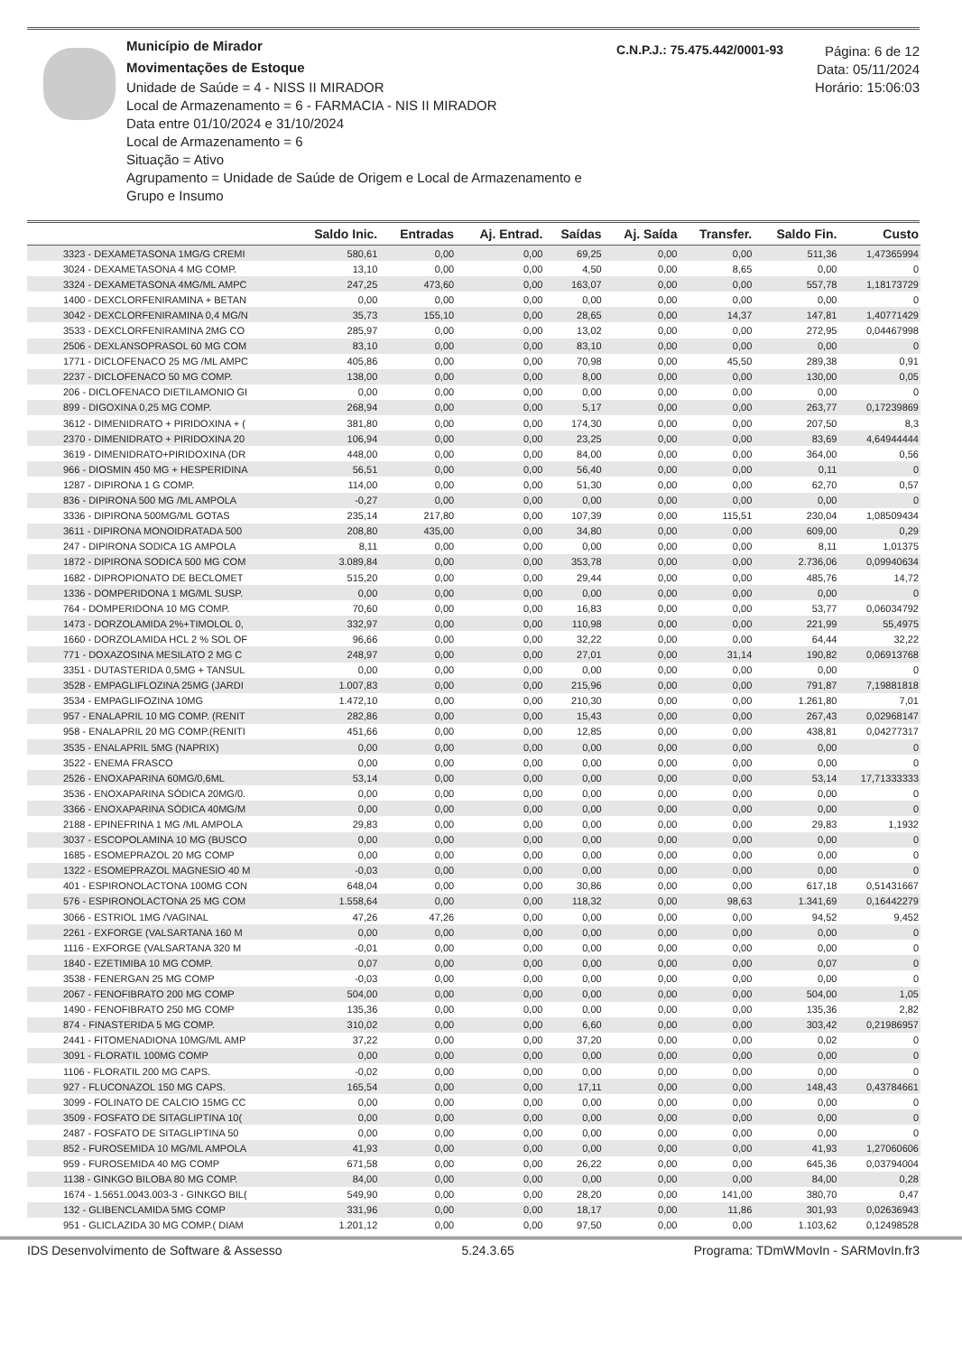Município de Mirador
Movimentações de Estoque
Unidade de Saúde = 4 - NISS II MIRADOR
Local de Armazenamento = 6 - FARMACIA - NIS II MIRADOR
Data entre 01/10/2024 e 31/10/2024
Local de Armazenamento = 6
Situação = Ativo
Agrupamento = Unidade de Saúde de Origem e Local de Armazenamento e Grupo e Insumo
C.N.P.J.: 75.475.442/0001-93
Página: 6 de 12
Data: 05/11/2024
Horário: 15:06:03
| | Saldo Inic. | Entradas | Aj. Entrad. | Saídas | Aj. Saída | Transfer. | Saldo Fin. | Custo |
| --- | --- | --- | --- | --- | --- | --- | --- | --- |
| 3323 - DEXAMETASONA 1MG/G CREMI | 580,61 | 0,00 | 0,00 | 69,25 | 0,00 | 0,00 | 511,36 | 1,47365994 |
| 3024 - DEXAMETASONA 4 MG COMP. | 13,10 | 0,00 | 0,00 | 4,50 | 0,00 | 8,65 | 0,00 | 0 |
| 3324 - DEXAMETASONA 4MG/ML AMPC | 247,25 | 473,60 | 0,00 | 163,07 | 0,00 | 0,00 | 557,78 | 1,18173729 |
| 1400 - DEXCLORFENIRAMINA + BETAN | 0,00 | 0,00 | 0,00 | 0,00 | 0,00 | 0,00 | 0,00 | 0 |
| 3042 - DEXCLORFENIRAMINA 0,4 MG/N | 35,73 | 155,10 | 0,00 | 28,65 | 0,00 | 14,37 | 147,81 | 1,40771429 |
| 3533 - DEXCLORFENIRAMINA 2MG CO | 285,97 | 0,00 | 0,00 | 13,02 | 0,00 | 0,00 | 272,95 | 0,04467998 |
| 2506 - DEXLANSOPRASOL 60 MG COM | 83,10 | 0,00 | 0,00 | 83,10 | 0,00 | 0,00 | 0,00 | 0 |
| 1771 - DICLOFENACO 25 MG /ML AMPC | 405,86 | 0,00 | 0,00 | 70,98 | 0,00 | 45,50 | 289,38 | 0,91 |
| 2237 - DICLOFENACO 50 MG COMP. | 138,00 | 0,00 | 0,00 | 8,00 | 0,00 | 0,00 | 130,00 | 0,05 |
| 206 - DICLOFENACO DIETILAMONIO GI | 0,00 | 0,00 | 0,00 | 0,00 | 0,00 | 0,00 | 0,00 | 0 |
| 899 - DIGOXINA 0,25 MG COMP. | 268,94 | 0,00 | 0,00 | 5,17 | 0,00 | 0,00 | 263,77 | 0,17239869 |
| 3612 - DIMENIDRATO + PIRIDOXINA + ( | 381,80 | 0,00 | 0,00 | 174,30 | 0,00 | 0,00 | 207,50 | 8,3 |
| 2370 - DIMENIDRATO + PIRIDOXINA 20 | 106,94 | 0,00 | 0,00 | 23,25 | 0,00 | 0,00 | 83,69 | 4,64944444 |
| 3619 - DIMENIDRATO+PIRIDOXINA (DR | 448,00 | 0,00 | 0,00 | 84,00 | 0,00 | 0,00 | 364,00 | 0,56 |
| 966 - DIOSMIN 450 MG + HESPERIDINA | 56,51 | 0,00 | 0,00 | 56,40 | 0,00 | 0,00 | 0,11 | 0 |
| 1287 - DIPIRONA 1 G COMP. | 114,00 | 0,00 | 0,00 | 51,30 | 0,00 | 0,00 | 62,70 | 0,57 |
| 836 - DIPIRONA 500 MG /ML AMPOLA | -0,27 | 0,00 | 0,00 | 0,00 | 0,00 | 0,00 | 0,00 | 0 |
| 3336 - DIPIRONA 500MG/ML GOTAS | 235,14 | 217,80 | 0,00 | 107,39 | 0,00 | 115,51 | 230,04 | 1,08509434 |
| 3611 - DIPIRONA MONOIDRATADA 500 | 208,80 | 435,00 | 0,00 | 34,80 | 0,00 | 0,00 | 609,00 | 0,29 |
| 247 - DIPIRONA SODICA 1G AMPOLA | 8,11 | 0,00 | 0,00 | 0,00 | 0,00 | 0,00 | 8,11 | 1,01375 |
| 1872 - DIPIRONA SODICA 500 MG COM | 3.089,84 | 0,00 | 0,00 | 353,78 | 0,00 | 0,00 | 2.736,06 | 0,09940634 |
| 1682 - DIPROPIONATO DE BECLOMET | 515,20 | 0,00 | 0,00 | 29,44 | 0,00 | 0,00 | 485,76 | 14,72 |
| 1336 - DOMPERIDONA 1 MG/ML SUSP. | 0,00 | 0,00 | 0,00 | 0,00 | 0,00 | 0,00 | 0,00 | 0 |
| 764 - DOMPERIDONA 10 MG COMP. | 70,60 | 0,00 | 0,00 | 16,83 | 0,00 | 0,00 | 53,77 | 0,06034792 |
| 1473 - DORZOLAMIDA 2%+TIMOLOL 0, | 332,97 | 0,00 | 0,00 | 110,98 | 0,00 | 0,00 | 221,99 | 55,4975 |
| 1660 - DORZOLAMIDA HCL 2 % SOL OF | 96,66 | 0,00 | 0,00 | 32,22 | 0,00 | 0,00 | 64,44 | 32,22 |
| 771 - DOXAZOSINA MESILATO 2 MG C | 248,97 | 0,00 | 0,00 | 27,01 | 0,00 | 31,14 | 190,82 | 0,06913768 |
| 3351 - DUTASTERIDA 0,5MG + TANSUL | 0,00 | 0,00 | 0,00 | 0,00 | 0,00 | 0,00 | 0,00 | 0 |
| 3528 - EMPAGLIFLOZINA 25MG (JARDI | 1.007,83 | 0,00 | 0,00 | 215,96 | 0,00 | 0,00 | 791,87 | 7,19881818 |
| 3534 - EMPAGLIFOZINA 10MG | 1.472,10 | 0,00 | 0,00 | 210,30 | 0,00 | 0,00 | 1.261,80 | 7,01 |
| 957 - ENALAPRIL 10 MG COMP. (RENIT | 282,86 | 0,00 | 0,00 | 15,43 | 0,00 | 0,00 | 267,43 | 0,02968147 |
| 958 - ENALAPRIL 20 MG COMP.(RENITI | 451,66 | 0,00 | 0,00 | 12,85 | 0,00 | 0,00 | 438,81 | 0,04277317 |
| 3535 - ENALAPRIL 5MG (NAPRIX) | 0,00 | 0,00 | 0,00 | 0,00 | 0,00 | 0,00 | 0,00 | 0 |
| 3522 - ENEMA FRASCO | 0,00 | 0,00 | 0,00 | 0,00 | 0,00 | 0,00 | 0,00 | 0 |
| 2526 - ENOXAPARINA 60MG/0,6ML | 53,14 | 0,00 | 0,00 | 0,00 | 0,00 | 0,00 | 53,14 | 17,71333333 |
| 3536 - ENOXAPARINA SÓDICA 20MG/0. | 0,00 | 0,00 | 0,00 | 0,00 | 0,00 | 0,00 | 0,00 | 0 |
| 3366 - ENOXAPARINA SÓDICA 40MG/M | 0,00 | 0,00 | 0,00 | 0,00 | 0,00 | 0,00 | 0,00 | 0 |
| 2188 - EPINEFRINA 1 MG /ML AMPOLA | 29,83 | 0,00 | 0,00 | 0,00 | 0,00 | 0,00 | 29,83 | 1,1932 |
| 3037 - ESCOPOLAMINA 10 MG (BUSCO | 0,00 | 0,00 | 0,00 | 0,00 | 0,00 | 0,00 | 0,00 | 0 |
| 1685 - ESOMEPRAZOL 20 MG COMP | 0,00 | 0,00 | 0,00 | 0,00 | 0,00 | 0,00 | 0,00 | 0 |
| 1322 - ESOMEPRAZOL MAGNESIO 40 M | -0,03 | 0,00 | 0,00 | 0,00 | 0,00 | 0,00 | 0,00 | 0 |
| 401 - ESPIRONOLACTONA 100MG CON | 648,04 | 0,00 | 0,00 | 30,86 | 0,00 | 0,00 | 617,18 | 0,51431667 |
| 576 - ESPIRONOLACTONA 25 MG COM | 1.558,64 | 0,00 | 0,00 | 118,32 | 0,00 | 98,63 | 1.341,69 | 0,16442279 |
| 3066 - ESTRIOL 1MG /VAGINAL | 47,26 | 47,26 | 0,00 | 0,00 | 0,00 | 0,00 | 94,52 | 9,452 |
| 2261 - EXFORGE (VALSARTANA 160 M | 0,00 | 0,00 | 0,00 | 0,00 | 0,00 | 0,00 | 0,00 | 0 |
| 1116 - EXFORGE (VALSARTANA 320 M | -0,01 | 0,00 | 0,00 | 0,00 | 0,00 | 0,00 | 0,00 | 0 |
| 1840 - EZETIMIBA 10 MG COMP. | 0,07 | 0,00 | 0,00 | 0,00 | 0,00 | 0,00 | 0,07 | 0 |
| 3538 - FENERGAN 25 MG COMP | -0,03 | 0,00 | 0,00 | 0,00 | 0,00 | 0,00 | 0,00 | 0 |
| 2067 - FENOFIBRATO 200 MG COMP | 504,00 | 0,00 | 0,00 | 0,00 | 0,00 | 0,00 | 504,00 | 1,05 |
| 1490 - FENOFIBRATO 250 MG COMP | 135,36 | 0,00 | 0,00 | 0,00 | 0,00 | 0,00 | 135,36 | 2,82 |
| 874 - FINASTERIDA 5 MG COMP. | 310,02 | 0,00 | 0,00 | 6,60 | 0,00 | 0,00 | 303,42 | 0,21986957 |
| 2441 - FITOMENADIONA 10MG/ML AMP | 37,22 | 0,00 | 0,00 | 37,20 | 0,00 | 0,00 | 0,02 | 0 |
| 3091 - FLORATIL 100MG COMP | 0,00 | 0,00 | 0,00 | 0,00 | 0,00 | 0,00 | 0,00 | 0 |
| 1106 - FLORATIL 200 MG CAPS. | -0,02 | 0,00 | 0,00 | 0,00 | 0,00 | 0,00 | 0,00 | 0 |
| 927 - FLUCONAZOL 150 MG CAPS. | 165,54 | 0,00 | 0,00 | 17,11 | 0,00 | 0,00 | 148,43 | 0,43784661 |
| 3099 - FOLINATO DE CALCIO 15MG CC | 0,00 | 0,00 | 0,00 | 0,00 | 0,00 | 0,00 | 0,00 | 0 |
| 3509 - FOSFATO DE SITAGLIPTINA 10( | 0,00 | 0,00 | 0,00 | 0,00 | 0,00 | 0,00 | 0,00 | 0 |
| 2487 - FOSFATO DE SITAGLIPTINA 50 | 0,00 | 0,00 | 0,00 | 0,00 | 0,00 | 0,00 | 0,00 | 0 |
| 852 - FUROSEMIDA 10 MG/ML AMPOLA | 41,93 | 0,00 | 0,00 | 0,00 | 0,00 | 0,00 | 41,93 | 1,27060606 |
| 959 - FUROSEMIDA 40 MG COMP | 671,58 | 0,00 | 0,00 | 26,22 | 0,00 | 0,00 | 645,36 | 0,03794004 |
| 1138 - GINKGO BILOBA 80 MG COMP. | 84,00 | 0,00 | 0,00 | 0,00 | 0,00 | 0,00 | 84,00 | 0,28 |
| 1674 - 1.5651.0043.003-3 - GINKGO BIL( | 549,90 | 0,00 | 0,00 | 28,20 | 0,00 | 141,00 | 380,70 | 0,47 |
| 132 - GLIBENCLAMIDA 5MG COMP | 331,96 | 0,00 | 0,00 | 18,17 | 0,00 | 11,86 | 301,93 | 0,02636943 |
| 951 - GLICLAZIDA 30 MG COMP.( DIAM | 1.201,12 | 0,00 | 0,00 | 97,50 | 0,00 | 0,00 | 1.103,62 | 0,12498528 |
IDS Desenvolvimento de Software & Assesso 5.24.3.65 Programa: TDmWMovIn - SARMovIn.fr3